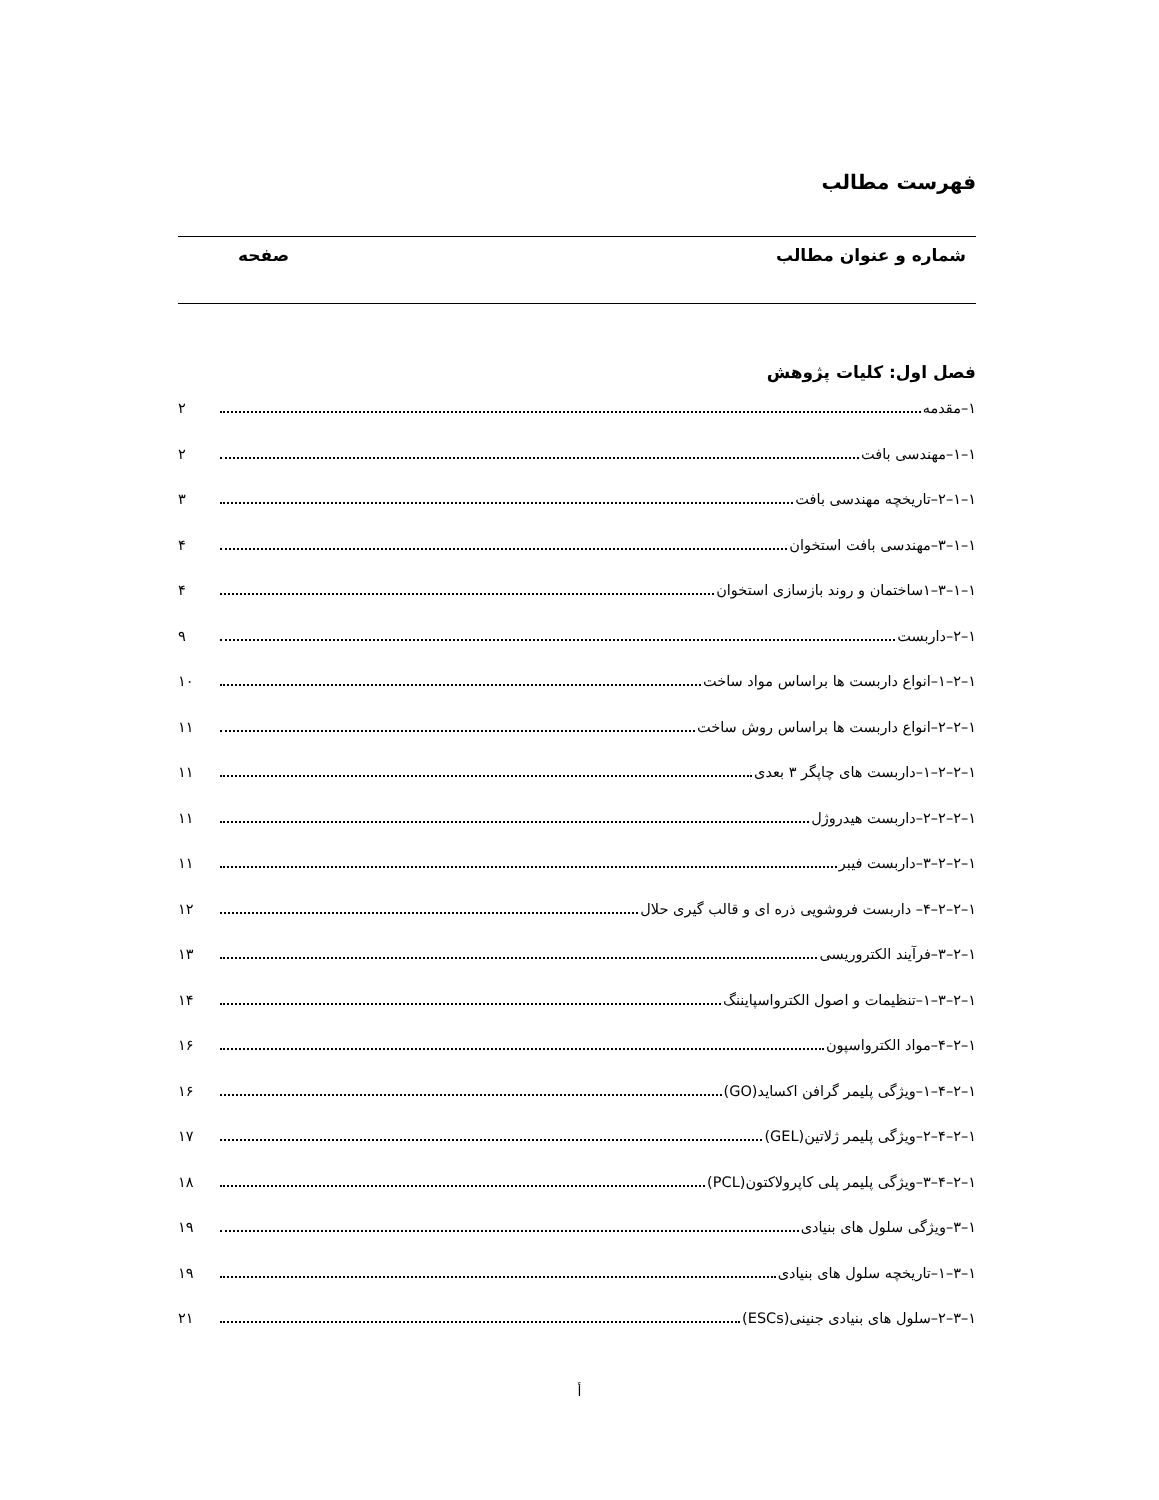فهرست مطالب
شماره و عنوان مطالب صفحه
فصل اول: کلیات پژوهش
۱–مقدمه ۲
۱–۱–مهندسی بافت ۲
۱–۱–۲–تاریخچه مهندسی بافت ۳
۱–۱–۳–مهندسی بافت استخوان ۴
۱–۱–۳–۱ساختمان و روند بازسازی استخوان ۴
۱–۲–داربست ۹
۱–۲–۱–انواع داربست ها براساس مواد ساخت ۱۰
۱–۲–۲–انواع داربست ها براساس روش ساخت ۱۱
۱–۲–۲–۱–داربست های چاپگر ۳ بعدی ۱۱
۱–۲–۲–۲–داربست هیدروژل ۱۱
۱–۲–۲–۳–داربست فیبر ۱۱
۱–۲–۲–۴– داربست فروشویی ذره ای و قالب گیری حلال ۱۲
۱–۲–۳–فرآیند الکتروریسی ۱۳
۱–۲–۳–۱–تنظیمات و اصول الکترواسپایننگ ۱۴
۱–۲–۴–مواد الکترواسپون ۱۶
۱–۲–۴–۱–ویژگی پلیمر گرافن اکساید(GO) ۱۶
۱–۲–۴–۲–ویژگی پلیمر ژلاتین(GEL) ۱۷
۱–۲–۴–۳–ویژگی پلیمر پلی کاپرولاکتون(PCL) ۱۸
۱–۳–ویژگی سلول های بنیادی ۱۹
۱–۳–۱–تاریخچه سلول های بنیادی ۱۹
۱–۳–۲–سلول های بنیادی جنینی(ESCs) ۲۱
أ